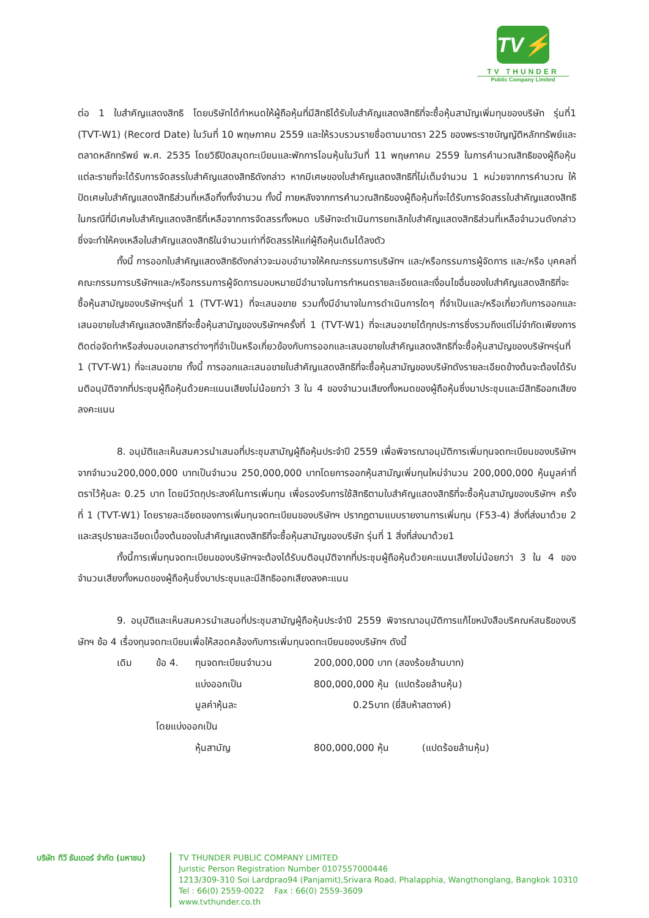TV⚡
TV THUNDER
Public Company Limited
ต่อ 1 ใบสำคัญแสดงสิทธิ โดยบริษัทได้กำหนดให้ผู้ถือหุ้นที่มีสิทธิได้รับใบสำคัญแสดงสิทธิที่จะซื้อหุ้นสามัญเพิ่มทุนของบริษัท รุ่นที่1 (TVT-W1) (Record Date) ในวันที่ 10 พฤษภาคม 2559 และให้รวบรวมรายชื่อตามมาตรา 225 ของพระราชบัญญัติหลักทรัพย์และตลาดหลักทรัพย์ พ.ศ. 2535 โดยวิธีปิดสมุดทะเบียนและพักการโอนหุ้นในวันที่ 11 พฤษภาคม 2559 ในการคำนวณสิทธิของผู้ถือหุ้นแต่ละรายที่จะได้รับการจัดสรรใบสำคัญแสดงสิทธิดังกล่าว หากมีเศษของใบสำคัญแสดงสิทธิที่ไม่เต็มจำนวน 1 หน่วยจากการคำนวณ ให้ปัดเศษใบสำคัญแสดงสิทธิส่วนที่เหลือทิ้งทั้งจำนวน ทั้งนี้ ภายหลังจากการคำนวณสิทธิของผู้ถือหุ้นที่จะได้รับการจัดสรรใบสำคัญแสดงสิทธิ ในกรณีที่มีเศษใบสำคัญแสดงสิทธิที่เหลือจากการจัดสรรทั้งหมด บริษัทจะดำเนินการยกเลิกใบสำคัญแสดงสิทธิส่วนที่เหลือจำนวนดังกล่าว ซึ่งจะทำให้คงเหลือใบสำคัญแสดงสิทธิในจำนวนเท่าที่จัดสรรให้แก่ผู้ถือหุ้นเดิมได้ลงตัว
ทั้งนี้ การออกใบสำคัญแสดงสิทธิดังกล่าวจะมอบอำนาจให้คณะกรรมการบริษัทฯ และ/หรือกรรมการผู้จัดการ และ/หรือ บุคคลที่คณะกรรมการบริษัทฯและ/หรือกรรมการผู้จัดการมอบหมายมีอำนาจในการกำหนดรายละเอียดและเงื่อนไขอื่นของใบสำคัญแสดงสิทธิที่จะซื้อหุ้นสามัญของบริษัทฯรุ่นที่ 1 (TVT-W1) ที่จะเสนอขาย รวมทั้งมีอำนาจในการดำเนินการใดๆ ที่จำเป็นและ/หรือเกี่ยวกับการออกและเสนอขายใบสำคัญแสดงสิทธิที่จะซื้อหุ้นสามัญของบริษัทฯครั้งที่ 1 (TVT-W1) ที่จะเสนอขายได้ทุกประการซึ่งรวมถึงแต่ไม่จำกัดเพียงการติดต่อจัดทำหรือส่งมอบเอกสารต่างๆที่จำเป็นหรือเกี่ยวข้องกับการออกและเสนอขายใบสำคัญแสดงสิทธิที่จะซื้อหุ้นสามัญของบริษัทฯรุ่นที่ 1 (TVT-W1) ที่จะเสนอขาย ทั้งนี้ การออกและเสนอขายใบสำคัญแสดงสิทธิที่จะซื้อหุ้นสามัญของบริษัทดังรายละเอียดข้างต้นจะต้องได้รับมติอนุมัติจากที่ประชุมผู้ถือหุ้นด้วยคะแนนเสียงไม่น้อยกว่า 3 ใน 4 ของจำนวนเสียงทั้งหมดของผู้ถือหุ้นซึ่งมาประชุมและมีสิทธิออกเสียงลงคะแนน
8. อนุมัติและเห็นสมควรนำเสนอที่ประชุมสามัญผู้ถือหุ้นประจำปี 2559 เพื่อพิจารณาอนุมัติการเพิ่มทุนจดทะเบียนของบริษัทฯ จากจำนวน200,000,000 บาทเป็นจำนวน 250,000,000 บาทโดยการออกหุ้นสามัญเพิ่มทุนใหม่จำนวน 200,000,000 หุ้นมูลค่าที่ตราไว้หุ้นละ 0.25 บาท โดยมีวัตถุประสงค์ในการเพิ่มทุน เพื่อรองรับการใช้สิทธิตามใบสำคัญแสดงสิทธิที่จะซื้อหุ้นสามัญของบริษัทฯ ครั้งที่ 1 (TVT-W1) โดยรายละเอียดของการเพิ่มทุนจดทะเบียนของบริษัทฯ ปรากฏตามแบบรายงานการเพิ่มทุน (F53-4) สิ่งที่ส่งมาด้วย 2 และสรุปรายละเอียดเบื้องต้นของใบสำคัญแสดงสิทธิที่จะซื้อหุ้นสามัญของบริษัท รุ่นที่ 1 สิ่งที่ส่งมาด้วย1
ทั้งนี้การเพิ่มทุนจดทะเบียนของบริษัทฯจะต้องได้รับมติอนุมัติจากที่ประชุมผู้ถือหุ้นด้วยคะแนนเสียงไม่น้อยกว่า 3 ใน 4 ของจำนวนเสียงทั้งหมดของผู้ถือหุ้นซึ่งมาประชุมและมีสิทธิออกเสียงลงคะแนน
9. อนุมัติและเห็นสมควรนำเสนอที่ประชุมสามัญผู้ถือหุ้นประจำปี 2559 พิจารณาอนุมัติการแก้ไขหนังสือบริคณห์สนธิของบริษัทฯ ข้อ 4 เรื่องทุนจดทะเบียนเพื่อให้สอดคล้องกับการเพิ่มทุนจดทะเบียนของบริษัทฯ ดังนี้
| เดิม | ข้อ 4. | ทุนจดทะเบียนจำนวน | 200,000,000 บาท (สองร้อยล้านบาท) |
| | | แบ่งออกเป็น | 800,000,000 หุ้น (แปดร้อยล้านหุ้น) |
| | | มูลค่าหุ้นละ | 0.25บาท (ยี่สิบห้าสตางค์) |
| | โดยแบ่งออกเป็น | | |
| | | หุ้นสามัญ | 800,000,000 หุ้น (แปดร้อยล้านหุ้น) |
บริษัท ทีวี ธันเดอร์ จำกัด (มหาชน)
TV THUNDER PUBLIC COMPANY LIMITED
Juristic Person Registration Number 0107557000446
1213/309-310 Soi Lardprao94 (Panjamit),Srivara Road, Phalapphia, Wangthonglang, Bangkok 10310
Tel : 66(0) 2559-0022 Fax : 66(0) 2559-3609
www.tvthunder.co.th